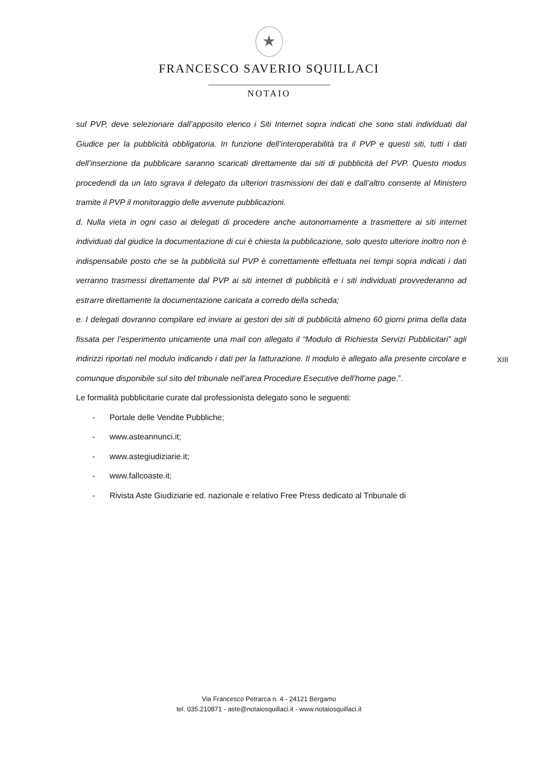★
FRANCESCO SAVERIO SQUILLACI
NOTAIO
sul PVP, deve selezionare dall’apposito elenco i Siti Internet sopra indicati che sono stati individuati dal Giudice per la pubblicità obbligatoria. In funzione dell’interoperabilità tra il PVP e questi siti, tutti i dati dell’inserzione da pubblicare saranno scaricati direttamente dai siti di pubblicità del PVP. Questo modus procedendi da un lato sgrava il delegato da ulteriori trasmissioni dei dati e dall’altro consente al Ministero tramite il PVP il monitoraggio delle avvenute pubblicazioni.
d. Nulla vieta in ogni caso ai delegati di procedere anche autonomamente a trasmettere ai siti internet individuati dal giudice la documentazione di cui è chiesta la pubblicazione, solo questo ulteriore inoltro non è indispensabile posto che se la pubblicità sul PVP è correttamente effettuata nei tempi sopra indicati i dati verranno trasmessi direttamente dal PVP ai siti internet di pubblicità e i siti individuati provvederanno ad estrarre direttamente la documentazione caricata a corredo della scheda;
e. I delegati dovranno compilare ed inviare ai gestori dei siti di pubblicità almeno 60 giorni prima della data fissata per l’esperimento unicamente una mail con allegato il “Modulo di Richiesta Servizi Pubblicitari” agli indirizzi riportati nel modulo indicando i dati per la fatturazione. Il modulo è allegato alla presente circolare e comunque disponibile sul sito del tribunale nell’area Procedure Esecutive dell’home page.”.
Le formalità pubblicitarie curate dal professionista delegato sono le seguenti:
- Portale delle Vendite Pubbliche;
- www.asteannunci.it;
- www.astegiudiziarie.it;
- www.fallcoaste.it;
- Rivista Aste Giudiziarie ed. nazionale e relativo Free Press dedicato al Tribunale di
XIII
Via Francesco Petrarca n. 4 - 24121 Bergamo
tel. 035.210871 - aste@notaiosquillaci.it - www.notaiosquillaci.it